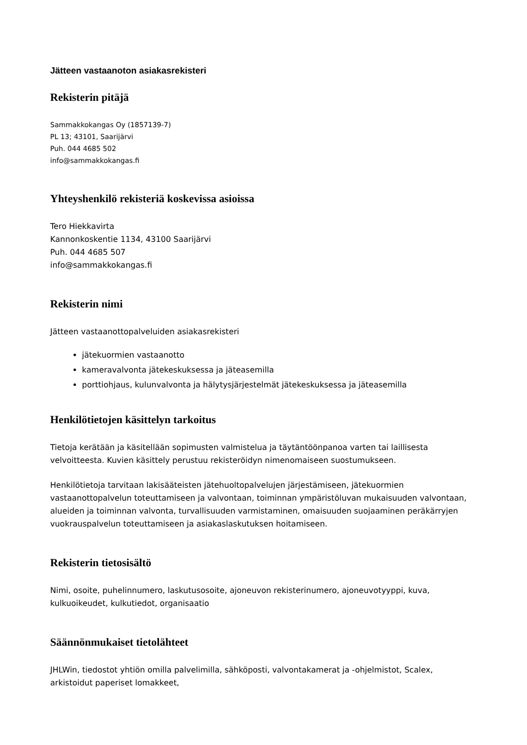Jätteen vastaanoton asiakasrekisteri
Rekisterin pitäjä
Sammakkokangas Oy (1857139-7)
PL 13; 43101, Saarijärvi
Puh. 044 4685 502
info@sammakkokangas.fi
Yhteyshenkilö rekisteriä koskevissa asioissa
Tero Hiekkavirta
Kannonkoskentie 1134, 43100 Saarijärvi
Puh. 044 4685 507
info@sammakkokangas.fi
Rekisterin nimi
Jätteen vastaanottopalveluiden asiakasrekisteri
jätekuormien vastaanotto
kameravalvonta jätekeskuksessa ja jäteasemilla
porttiohjaus, kulunvalvonta ja hälytysjärjestelmät jätekeskuksessa ja jäteasemilla
Henkilötietojen käsittelyn tarkoitus
Tietoja kerätään ja käsitellään sopimusten valmistelua ja täytäntöönpanoa varten tai laillisesta velvoitteesta. Kuvien käsittely perustuu rekisteröidyn nimenomaiseen suostumukseen.
Henkilötietoja tarvitaan lakisääteisten jätehuoltopalvelujen järjestämiseen, jätekuormien vastaanottopalvelun toteuttamiseen ja valvontaan, toiminnan ympäristöluvan mukaisuuden valvontaan, alueiden ja toiminnan valvonta, turvallisuuden varmistaminen, omaisuuden suojaaminen peräkärryjen vuokrauspalvelun toteuttamiseen ja asiakaslaskutuksen hoitamiseen.
Rekisterin tietosisältö
Nimi, osoite, puhelinnumero, laskutusosoite, ajoneuvon rekisterinumero, ajoneuvotyyppi, kuva, kulkuoikeudet, kulkutiedot, organisaatio
Säännönmukaiset tietolähteet
JHLWin, tiedostot yhtiön omilla palvelimilla, sähköposti, valvontakamerat ja -ohjelmistot, Scalex, arkistoidut paperiset lomakkeet,